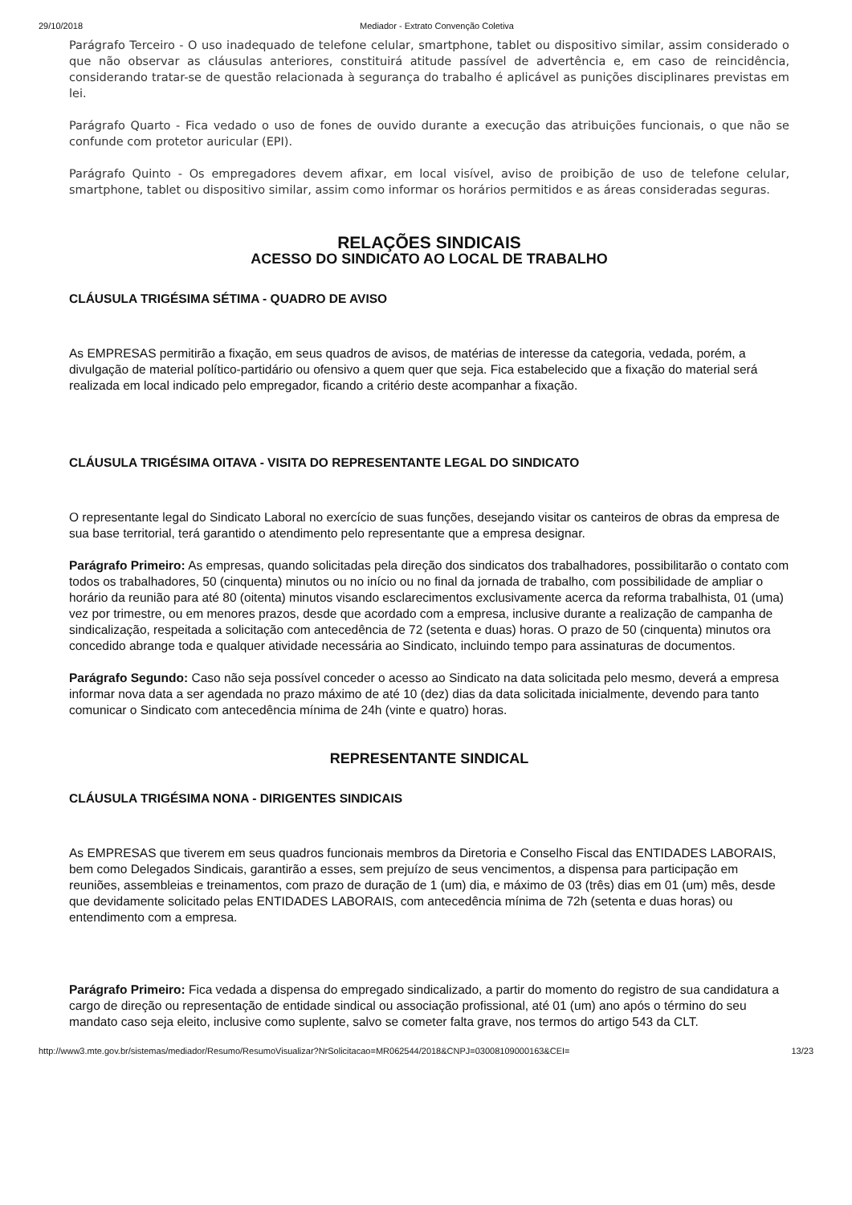29/10/2018 Mediador - Extrato Convenção Coletiva
Parágrafo Terceiro - O uso inadequado de telefone celular, smartphone, tablet ou dispositivo similar, assim considerado o que não observar as cláusulas anteriores, constituirá atitude passível de advertência e, em caso de reincidência, considerando tratar-se de questão relacionada à segurança do trabalho é aplicável as punições disciplinares previstas em lei.
Parágrafo Quarto - Fica vedado o uso de fones de ouvido durante a execução das atribuições funcionais, o que não se confunde com protetor auricular (EPI).
Parágrafo Quinto - Os empregadores devem afixar, em local visível, aviso de proibição de uso de telefone celular, smartphone, tablet ou dispositivo similar, assim como informar os horários permitidos e as áreas consideradas seguras.
RELAÇÕES SINDICAIS
ACESSO DO SINDICATO AO LOCAL DE TRABALHO
CLÁUSULA TRIGÉSIMA SÉTIMA - QUADRO DE AVISO
As EMPRESAS permitirão a fixação, em seus quadros de avisos, de matérias de interesse da categoria, vedada, porém, a divulgação de material político-partidário ou ofensivo a quem quer que seja. Fica estabelecido que a fixação do material será realizada em local indicado pelo empregador, ficando a critério deste acompanhar a fixação.
CLÁUSULA TRIGÉSIMA OITAVA - VISITA DO REPRESENTANTE LEGAL DO SINDICATO
O representante legal do Sindicato Laboral no exercício de suas funções, desejando visitar os canteiros de obras da empresa de sua base territorial, terá garantido o atendimento pelo representante que a empresa designar.
Parágrafo Primeiro: As empresas, quando solicitadas pela direção dos sindicatos dos trabalhadores, possibilitarão o contato com todos os trabalhadores, 50 (cinquenta) minutos ou no início ou no final da jornada de trabalho, com possibilidade de ampliar o horário da reunião para até 80 (oitenta) minutos visando esclarecimentos exclusivamente acerca da reforma trabalhista, 01 (uma) vez por trimestre, ou em menores prazos, desde que acordado com a empresa, inclusive durante a realização de campanha de sindicalização, respeitada a solicitação com antecedência de 72 (setenta e duas) horas. O prazo de 50 (cinquenta) minutos ora concedido abrange toda e qualquer atividade necessária ao Sindicato, incluindo tempo para assinaturas de documentos.
Parágrafo Segundo: Caso não seja possível conceder o acesso ao Sindicato na data solicitada pelo mesmo, deverá a empresa informar nova data a ser agendada no prazo máximo de até 10 (dez) dias da data solicitada inicialmente, devendo para tanto comunicar o Sindicato com antecedência mínima de 24h (vinte e quatro) horas.
REPRESENTANTE SINDICAL
CLÁUSULA TRIGÉSIMA NONA - DIRIGENTES SINDICAIS
As EMPRESAS que tiverem em seus quadros funcionais membros da Diretoria e Conselho Fiscal das ENTIDADES LABORAIS, bem como Delegados Sindicais, garantirão a esses, sem prejuízo de seus vencimentos, a dispensa para participação em reuniões, assembleias e treinamentos, com prazo de duração de 1 (um) dia, e máximo de 03 (três) dias em 01 (um) mês, desde que devidamente solicitado pelas ENTIDADES LABORAIS, com antecedência mínima de 72h (setenta e duas horas) ou entendimento com a empresa.
Parágrafo Primeiro: Fica vedada a dispensa do empregado sindicalizado, a partir do momento do registro de sua candidatura a cargo de direção ou representação de entidade sindical ou associação profissional, até 01 (um) ano após o término do seu mandato caso seja eleito, inclusive como suplente, salvo se cometer falta grave, nos termos do artigo 543 da CLT.
http://www3.mte.gov.br/sistemas/mediador/Resumo/ResumoVisualizar?NrSolicitacao=MR062544/2018&CNPJ=03008109000163&CEI= 13/23